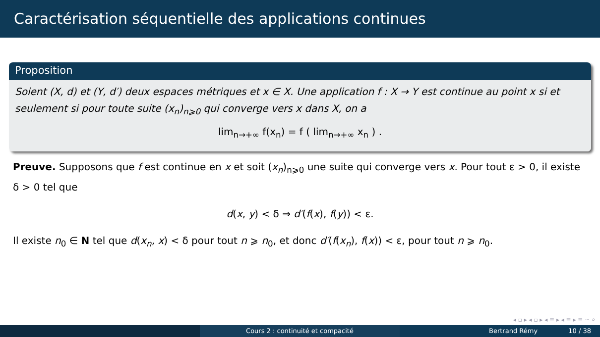Caractérisation séquentielle des applications continues
Proposition
Soient (X, d) et (Y, d′) deux espaces métriques et x ∈ X. Une application f : X → Y est continue au point x si et seulement si pour toute suite (x<sub>n</sub>)<sub>n⩾0</sub> qui converge vers x dans X, on a
lim<sub>n→+∞</sub> f(x<sub>n</sub>) = f ( lim<sub>n→+∞</sub> x<sub>n</sub> ) .
Preuve. Supposons que f est continue en x et soit (x<sub>n</sub>)<sub>n⩾0</sub> une suite qui converge vers x. Pour tout ε > 0, il existe δ > 0 tel que
d(x, y) < δ ⇒ d′(f(x), f(y)) < ε.
Il existe n<sub>0</sub> ∈ N tel que d(x<sub>n</sub>, x) < δ pour tout n ⩾ n<sub>0</sub>, et donc d′(f(x<sub>n</sub>), f(x)) < ε, pour tout n ⩾ n<sub>0</sub>.
◂ ▫ ▸ ◂ ▫ ▸ ◂ ≡ ▸ ◂ ≡ ▸ ≡ ∽ ⌕
Cours 2 : continuité et compacité Bertrand Rémy 10 / 38